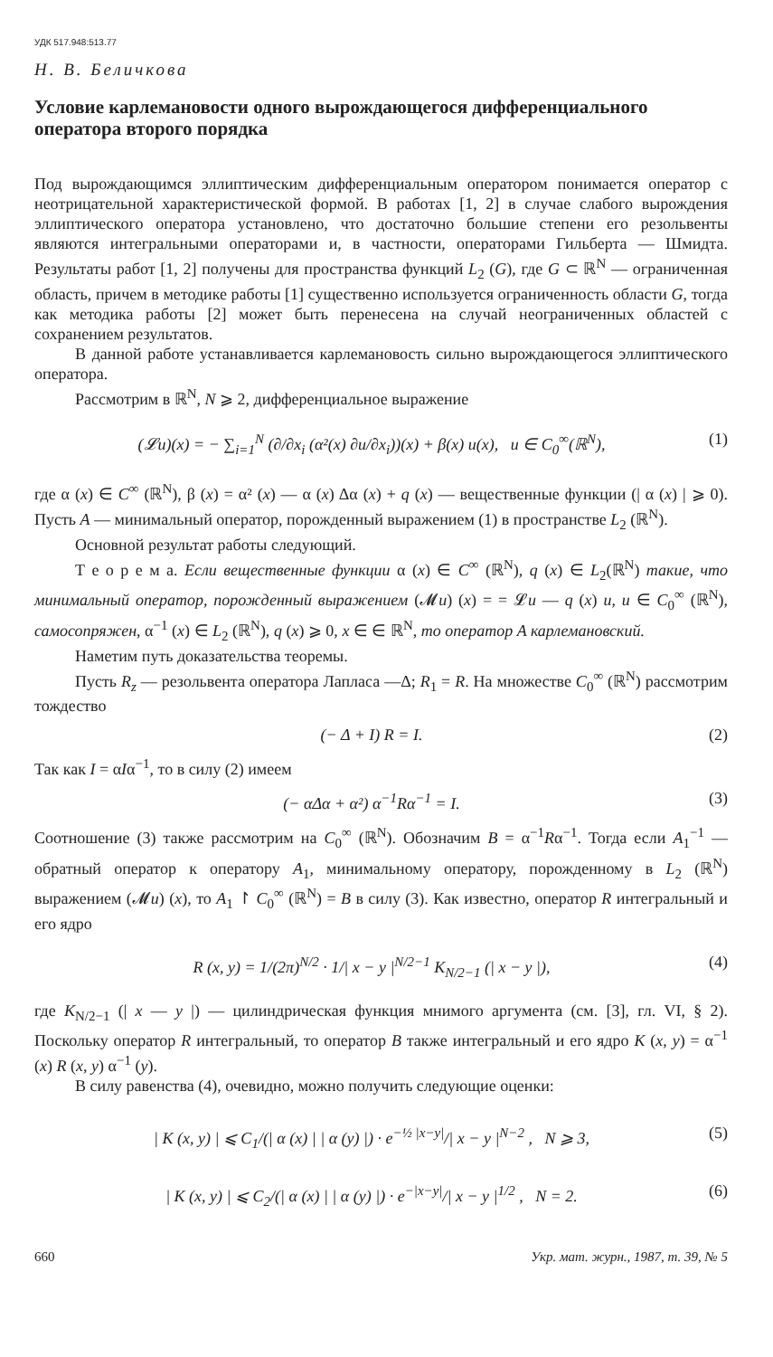УДК 517.948:513.77
Н. В. Беличкова
Условие карлемановости одного вырождающегося дифференциального оператора второго порядка
Под вырождающимся эллиптическим дифференциальным оператором понимается оператор с неотрицательной характеристической формой. В работах [1, 2] в случае слабого вырождения эллиптического оператора установлено, что достаточно большие степени его резольвенты являются интегральными операторами и, в частности, операторами Гильберта — Шмидта. Результаты работ [1, 2] получены для пространства функций L<sub>2</sub> (G), где G ⊂ ℝ<sup>N</sup> — ограниченная область, причем в методике работы [1] существенно используется ограниченность области G, тогда как методика работы [2] может быть перенесена на случай неограниченных областей с сохранением результатов.
В данной работе устанавливается карлемановость сильно вырождающегося эллиптического оператора.
Рассмотрим в ℝ<sup>N</sup>, N ⩾ 2, дифференциальное выражение
(𝓛u)(x) = − ∑<sub>i=1</sub><sup>N</sup> (∂/∂x<sub>i</sub> (α²(x) ∂u/∂x<sub>i</sub>))(x) + β(x) u(x), u ∈ C<sub>0</sub><sup>∞</sup>(ℝ<sup>N</sup>), (1)
где α (x) ∈ C<sup>∞</sup> (ℝ<sup>N</sup>), β (x) = α² (x) — α (x) Δα (x) + q (x) — вещественные функции (| α (x) | ⩾ 0). Пусть A — минимальный оператор, порожденный выражением (1) в пространстве L<sub>2</sub> (ℝ<sup>N</sup>).
Основной результат работы следующий.
Т е о р е м а. Если вещественные функции α (x) ∈ C<sup>∞</sup> (ℝ<sup>N</sup>), q (x) ∈ L<sub>2</sub>(ℝ<sup>N</sup>) такие, что минимальный оператор, порожденный выражением (𝓜u) (x) = = 𝓛u — q (x) u, u ∈ C<sub>0</sub><sup>∞</sup> (ℝ<sup>N</sup>), самосопряжен, α<sup>−1</sup> (x) ∈ L<sub>2</sub> (ℝ<sup>N</sup>), q (x) ⩾ 0, x ∈ ∈ ℝ<sup>N</sup>, то оператор A карлемановский.
Наметим путь доказательства теоремы.
Пусть R<sub>z</sub> — резольвента оператора Лапласа —Δ; R<sub>1</sub> = R. На множестве C<sub>0</sub><sup>∞</sup> (ℝ<sup>N</sup>) рассмотрим тождество
(− Δ + I) R = I. (2)
Так как I = αIα<sup>−1</sup>, то в силу (2) имеем
(− αΔα + α²) α<sup>−1</sup>Rα<sup>−1</sup> = I. (3)
Соотношение (3) также рассмотрим на C<sub>0</sub><sup>∞</sup> (ℝ<sup>N</sup>). Обозначим B = α<sup>−1</sup>Rα<sup>−1</sup>. Тогда если A<sub>1</sub><sup>−1</sup> — обратный оператор к оператору A<sub>1</sub>, минимальному оператору, порожденному в L<sub>2</sub> (ℝ<sup>N</sup>) выражением (𝓜u) (x), то A<sub>1</sub> ↾ C<sub>0</sub><sup>∞</sup> (ℝ<sup>N</sup>) = B в силу (3). Как известно, оператор R интегральный и его ядро
R (x, y) = 1/(2π)<sup>N/2</sup> · 1/| x − y |<sup>N/2−1</sup> K<sub>N/2−1</sub> (| x − y |), (4)
где K<sub>N/2−1</sub> (| x — y |) — цилиндрическая функция мнимого аргумента (см. [3], гл. VI, § 2). Поскольку оператор R интегральный, то оператор B также интегральный и его ядро K (x, y) = α<sup>−1</sup> (x) R (x, y) α<sup>−1</sup> (y).
В силу равенства (4), очевидно, можно получить следующие оценки:
| K (x, y) | ⩽ C<sub>1</sub>/(| α (x) | | α (y) |) · e<sup>−½ |x−y|</sup>/| x − y |<sup>N−2</sup> , N ⩾ 3, (5)
| K (x, y) | ⩽ C<sub>2</sub>/(| α (x) | | α (y) |) · e<sup>−|x−y|</sup>/| x − y |<sup>1/2</sup> , N = 2. (6)
660 Укр. мат. журн., 1987, т. 39, № 5